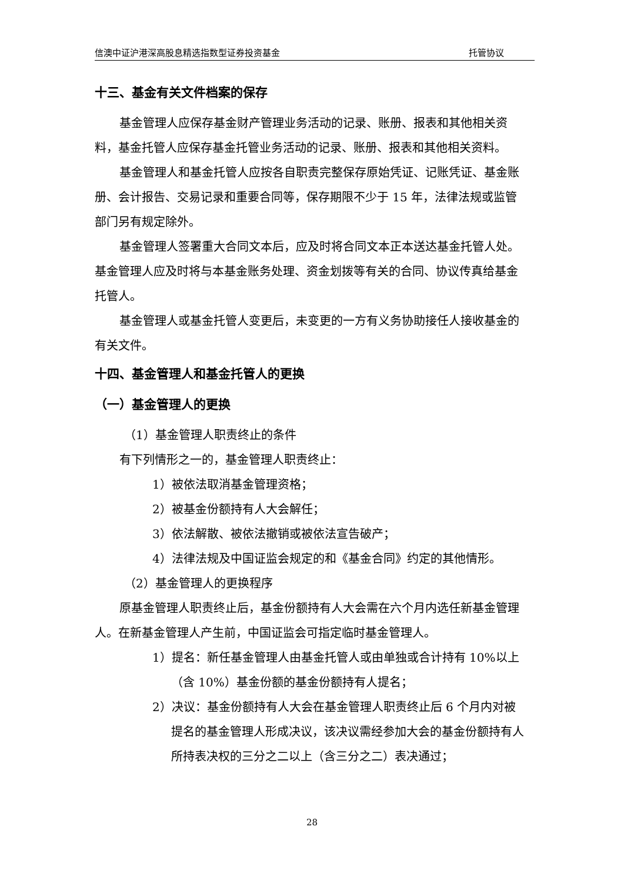信澳中证沪港深高股息精选指数型证券投资基金 托管协议
十三、基金有关文件档案的保存
基金管理人应保存基金财产管理业务活动的记录、账册、报表和其他相关资料，基金托管人应保存基金托管业务活动的记录、账册、报表和其他相关资料。
基金管理人和基金托管人应按各自职责完整保存原始凭证、记账凭证、基金账册、会计报告、交易记录和重要合同等，保存期限不少于 15 年，法律法规或监管部门另有规定除外。
基金管理人签署重大合同文本后，应及时将合同文本正本送达基金托管人处。基金管理人应及时将与本基金账务处理、资金划拨等有关的合同、协议传真给基金托管人。
基金管理人或基金托管人变更后，未变更的一方有义务协助接任人接收基金的有关文件。
十四、基金管理人和基金托管人的更换
（一）基金管理人的更换
（1）基金管理人职责终止的条件
有下列情形之一的，基金管理人职责终止：
1）被依法取消基金管理资格；
2）被基金份额持有人大会解任；
3）依法解散、被依法撤销或被依法宣告破产；
4）法律法规及中国证监会规定的和《基金合同》约定的其他情形。
（2）基金管理人的更换程序
原基金管理人职责终止后，基金份额持有人大会需在六个月内选任新基金管理人。在新基金管理人产生前，中国证监会可指定临时基金管理人。
1）提名：新任基金管理人由基金托管人或由单独或合计持有 10%以上（含 10%）基金份额的基金份额持有人提名；
2）决议：基金份额持有人大会在基金管理人职责终止后 6 个月内对被提名的基金管理人形成决议，该决议需经参加大会的基金份额持有人所持表决权的三分之二以上（含三分之二）表决通过；
28